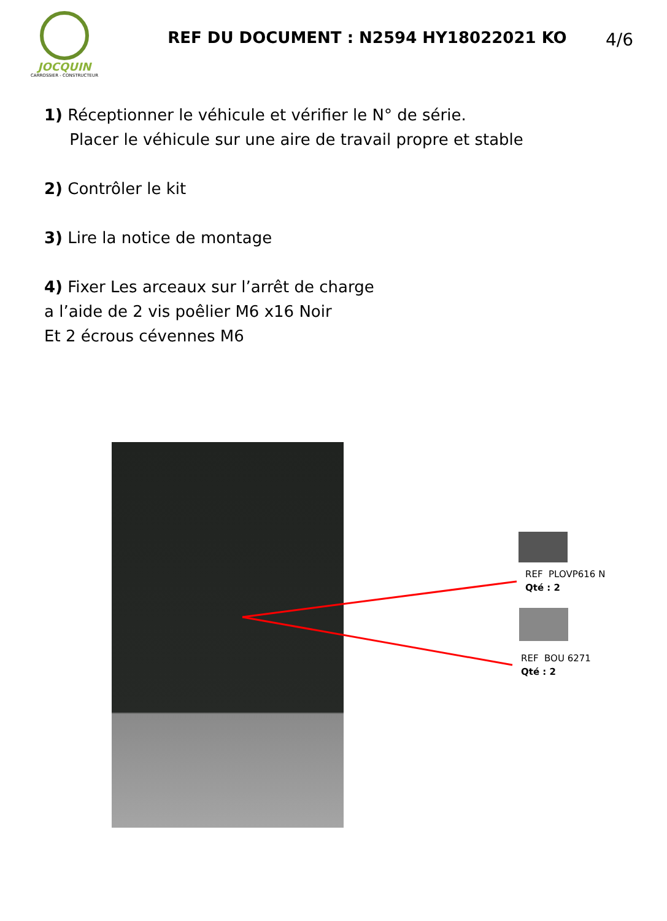JOCQUIN
CARROSSIER - CONSTRUCTEUR
REF DU DOCUMENT : N2594 HY18022021 KO
4/6
1) Réceptionner le véhicule et vérifier le N° de série.
Placer le véhicule sur une aire de travail propre et stable
2) Contrôler le kit
3) Lire la notice de montage
4) Fixer Les arceaux sur l’arrêt de charge
a l’aide de 2 vis poêlier M6 x16 Noir
Et 2 écrous cévennes M6
REF PLOVP616 N
Qté : 2
REF BOU 6271
Qté : 2